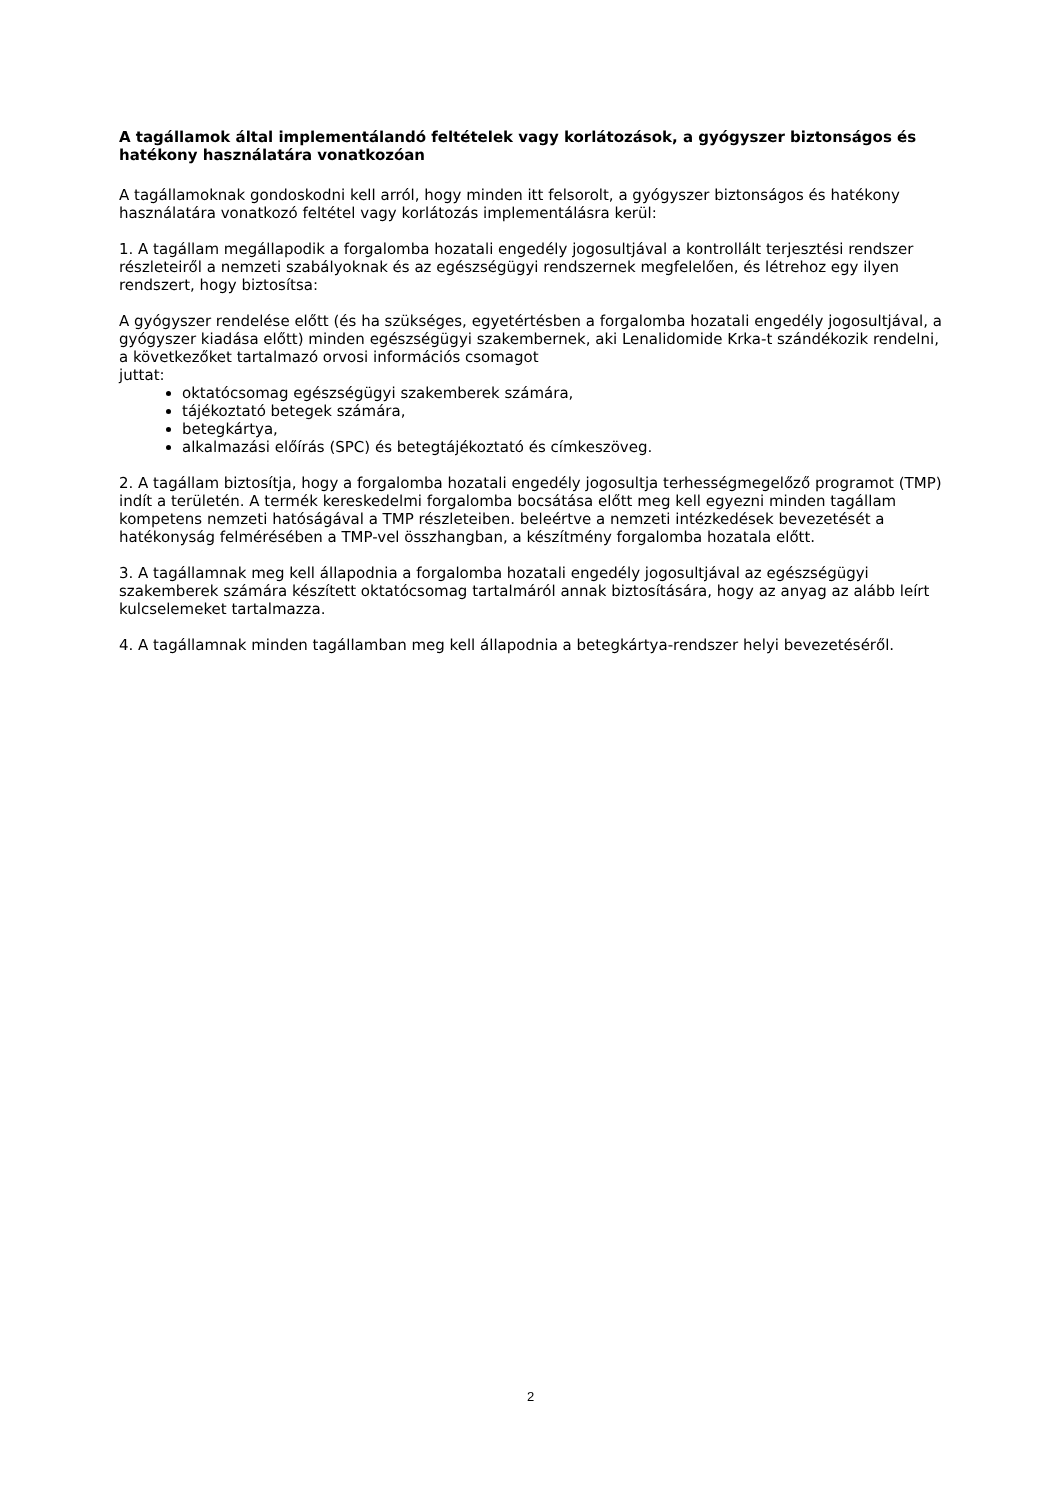A tagállamok által implementálandó feltételek vagy korlátozások, a gyógyszer biztonságos és hatékony használatára vonatkozóan
A tagállamoknak gondoskodni kell arról, hogy minden itt felsorolt, a gyógyszer biztonságos és hatékony használatára vonatkozó feltétel vagy korlátozás implementálásra kerül:
1. A tagállam megállapodik a forgalomba hozatali engedély jogosultjával a kontrollált terjesztési rendszer részleteiről a nemzeti szabályoknak és az egészségügyi rendszernek megfelelően, és létrehoz egy ilyen rendszert, hogy biztosítsa:
A gyógyszer rendelése előtt (és ha szükséges, egyetértésben a forgalomba hozatali engedély jogosultjával, a gyógyszer kiadása előtt) minden egészségügyi szakembernek, aki Lenalidomide Krka-t szándékozik rendelni, a következőket tartalmazó orvosi információs csomagot
juttat:
oktatócsomag egészségügyi szakemberek számára,
tájékoztató betegek számára,
betegkártya,
alkalmazási előírás (SPC) és betegtájékoztató és címkeszöveg.
2. A tagállam biztosítja, hogy a forgalomba hozatali engedély jogosultja terhességmegelőző programot (TMP) indít a területén. A termék kereskedelmi forgalomba bocsátása előtt meg kell egyezni minden tagállam kompetens nemzeti hatóságával a TMP részleteiben. beleértve a nemzeti intézkedések bevezetését a hatékonyság felmérésében a TMP-vel összhangban, a készítmény forgalomba hozatala előtt.
3. A tagállamnak meg kell állapodnia a forgalomba hozatali engedély jogosultjával az egészségügyi szakemberek számára készített oktatócsomag tartalmáról annak biztosítására, hogy az anyag az alább leírt kulcselemeket tartalmazza.
4. A tagállamnak minden tagállamban meg kell állapodnia a betegkártya-rendszer helyi bevezetéséről.
2